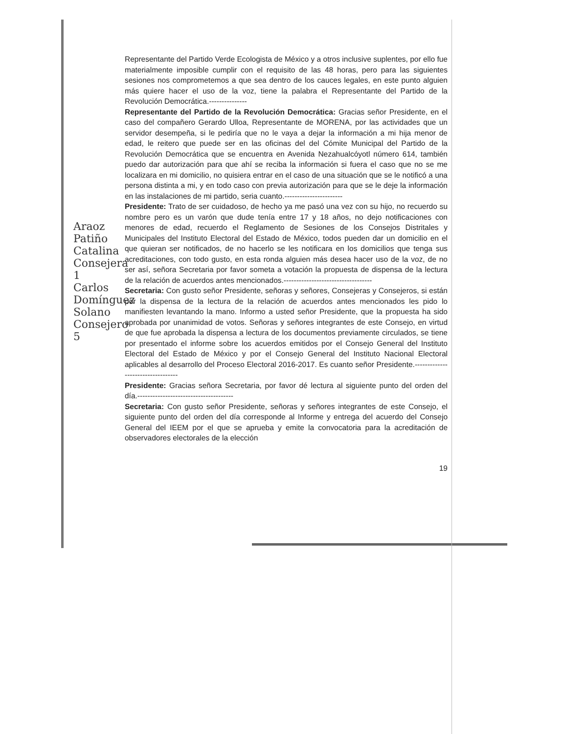Araoz Patiño Catalina Consejera 1 Carlos Domínguez Solano Consejero 5
Representante del Partido Verde Ecologista de México y a otros inclusive suplentes, por ello fue materialmente imposible cumplir con el requisito de las 48 horas, pero para las siguientes sesiones nos comprometemos a que sea dentro de los cauces legales, en este punto alguien más quiere hacer el uso de la voz, tiene la palabra el Representante del Partido de la Revolución Democrática.---------------
Representante del Partido de la Revolución Democrática: Gracias señor Presidente, en el caso del compañero Gerardo Ulloa, Representante de MORENA, por las actividades que un servidor desempeña, si le pediría que no le vaya a dejar la información a mi hija menor de edad, le reitero que puede ser en las oficinas del del Cómite Municipal del Partido de la Revolución Democrática que se encuentra en Avenida Nezahualcóyotl número 614, también puedo dar autorización para que ahí se reciba la información si fuera el caso que no se me localizara en mi domicilio, no quisiera entrar en el caso de una situación que se le notificó a una persona distinta a mi, y en todo caso con previa autorización para que se le deje la información en las instalaciones de mi partido, seria cuanto.-----------------------
Presidente: Trato de ser cuidadoso, de hecho ya me pasó una vez con su hijo, no recuerdo su nombre pero es un varón que dude tenía entre 17 y 18 años, no dejo notificaciones con menores de edad, recuerdo el Reglamento de Sesiones de los Consejos Distritales y Municipales del Instituto Electoral del Estado de México, todos pueden dar un domicilio en el que quieran ser notificados, de no hacerlo se les notificara en los domicilios que tenga sus acreditaciones, con todo gusto, en esta ronda alguien más desea hacer uso de la voz, de no ser así, señora Secretaria por favor someta a votación la propuesta de dispensa de la lectura de la relación de acuerdos antes mencionados.-----------------------------------
Secretaria: Con gusto señor Presidente, señoras y señores, Consejeras y Consejeros, si están por la dispensa de la lectura de la relación de acuerdos antes mencionados les pido lo manifiesten levantando la mano. Informo a usted señor Presidente, que la propuesta ha sido aprobada por unanimidad de votos. Señoras y señores integrantes de este Consejo, en virtud de que fue aprobada la dispensa a lectura de los documentos previamente circulados, se tiene por presentado el informe sobre los acuerdos emitidos por el Consejo General del Instituto Electoral del Estado de México y por el Consejo General del Instituto Nacional Electoral aplicables al desarrollo del Proceso Electoral 2016-2017. Es cuanto señor Presidente.----------------------------------
Presidente: Gracias señora Secretaria, por favor dé lectura al siguiente punto del orden del día.--------------------------------------
Secretaria: Con gusto señor Presidente, señoras y señores integrantes de este Consejo, el siguiente punto del orden del día corresponde al Informe y entrega del acuerdo del Consejo General del IEEM por el que se aprueba y emite la convocatoria para la acreditación de observadores electorales de la elección
19